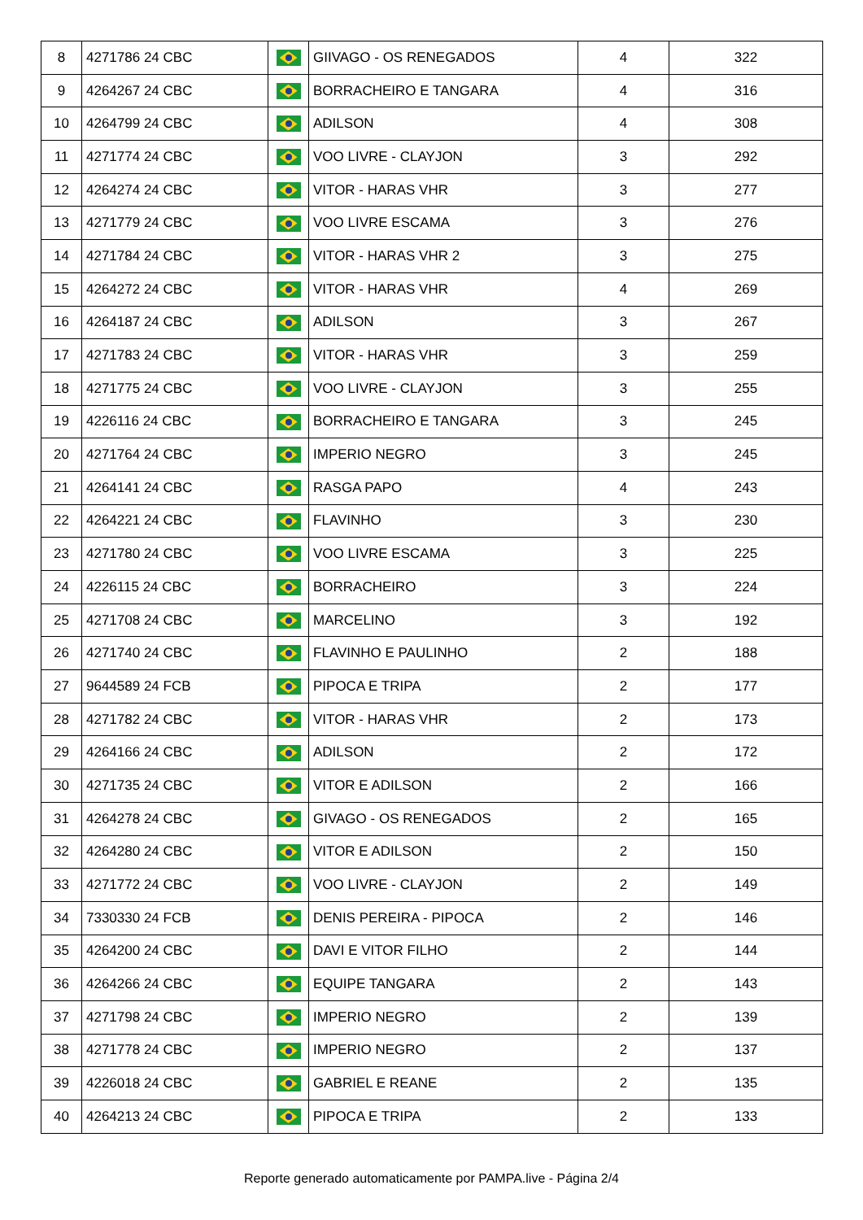| 8 | 4271786 24 CBC | | GIIVAGO - OS RENEGADOS | 4 | 322 |
| 9 | 4264267 24 CBC | | BORRACHEIRO E TANGARA | 4 | 316 |
| 10 | 4264799 24 CBC | | ADILSON | 4 | 308 |
| 11 | 4271774 24 CBC | | VOO LIVRE - CLAYJON | 3 | 292 |
| 12 | 4264274 24 CBC | | VITOR - HARAS VHR | 3 | 277 |
| 13 | 4271779 24 CBC | | VOO LIVRE ESCAMA | 3 | 276 |
| 14 | 4271784 24 CBC | | VITOR - HARAS VHR 2 | 3 | 275 |
| 15 | 4264272 24 CBC | | VITOR - HARAS VHR | 4 | 269 |
| 16 | 4264187 24 CBC | | ADILSON | 3 | 267 |
| 17 | 4271783 24 CBC | | VITOR - HARAS VHR | 3 | 259 |
| 18 | 4271775 24 CBC | | VOO LIVRE - CLAYJON | 3 | 255 |
| 19 | 4226116 24 CBC | | BORRACHEIRO E TANGARA | 3 | 245 |
| 20 | 4271764 24 CBC | | IMPERIO NEGRO | 3 | 245 |
| 21 | 4264141 24 CBC | | RASGA PAPO | 4 | 243 |
| 22 | 4264221 24 CBC | | FLAVINHO | 3 | 230 |
| 23 | 4271780 24 CBC | | VOO LIVRE ESCAMA | 3 | 225 |
| 24 | 4226115 24 CBC | | BORRACHEIRO | 3 | 224 |
| 25 | 4271708 24 CBC | | MARCELINO | 3 | 192 |
| 26 | 4271740 24 CBC | | FLAVINHO E PAULINHO | 2 | 188 |
| 27 | 9644589 24 FCB | | PIPOCA E TRIPA | 2 | 177 |
| 28 | 4271782 24 CBC | | VITOR - HARAS VHR | 2 | 173 |
| 29 | 4264166 24 CBC | | ADILSON | 2 | 172 |
| 30 | 4271735 24 CBC | | VITOR E ADILSON | 2 | 166 |
| 31 | 4264278 24 CBC | | GIVAGO - OS RENEGADOS | 2 | 165 |
| 32 | 4264280 24 CBC | | VITOR E ADILSON | 2 | 150 |
| 33 | 4271772 24 CBC | | VOO LIVRE - CLAYJON | 2 | 149 |
| 34 | 7330330 24 FCB | | DENIS PEREIRA - PIPOCA | 2 | 146 |
| 35 | 4264200 24 CBC | | DAVI E VITOR FILHO | 2 | 144 |
| 36 | 4264266 24 CBC | | EQUIPE TANGARA | 2 | 143 |
| 37 | 4271798 24 CBC | | IMPERIO NEGRO | 2 | 139 |
| 38 | 4271778 24 CBC | | IMPERIO NEGRO | 2 | 137 |
| 39 | 4226018 24 CBC | | GABRIEL E REANE | 2 | 135 |
| 40 | 4264213 24 CBC | | PIPOCA E TRIPA | 2 | 133 |
Reporte generado automaticamente por PAMPA.live - Página 2/4